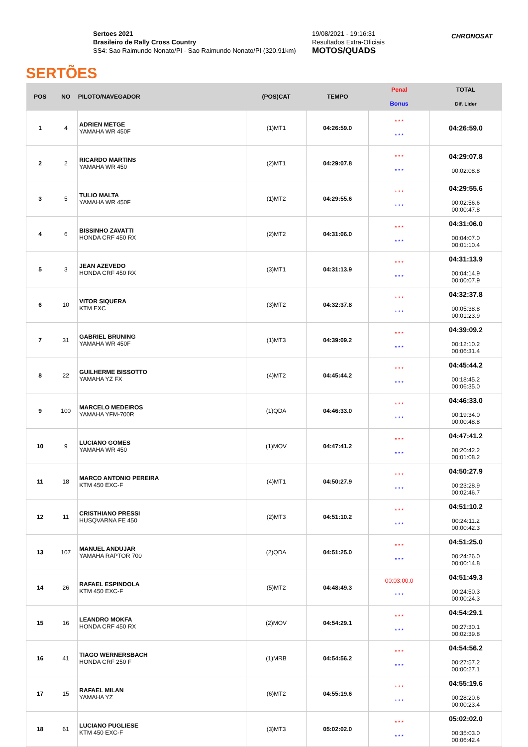SERTÕES
Sertoes 2021
Brasileiro de Rally Cross Country
SS4: Sao Raimundo Nonato/PI - Sao Raimundo Nonato/PI (320.91km)
19/08/2021 - 19:16:31
Resultados Extra-Oficiais
MOTOS/QUADS
CHRONOSAT
| POS | NO | PILOTO/NAVEGADOR | (POS)CAT | TEMPO | Penal Bonus | TOTAL Dif. Lider |
| --- | --- | --- | --- | --- | --- | --- |
| 1 | 4 | ADRIEN METGE YAMAHA WR 450F | (1)MT1 | 04:26:59.0 | * * * * * * | 04:26:59.0 |
| 2 | 2 | RICARDO MARTINS YAMAHA WR 450 | (2)MT1 | 04:29:07.8 | * * * * * * | 04:29:07.8 00:02:08.8 |
| 3 | 5 | TULIO MALTA YAMAHA WR 450F | (1)MT2 | 04:29:55.6 | * * * * * * | 04:29:55.6 00:02:56.6 00:00:47.8 |
| 4 | 6 | BISSINHO ZAVATTI HONDA CRF 450 RX | (2)MT2 | 04:31:06.0 | * * * * * * | 04:31:06.0 00:04:07.0 00:01:10.4 |
| 5 | 3 | JEAN AZEVEDO HONDA CRF 450 RX | (3)MT1 | 04:31:13.9 | * * * * * * | 04:31:13.9 00:04:14.9 00:00:07.9 |
| 6 | 10 | VITOR SIQUERA KTM EXC | (3)MT2 | 04:32:37.8 | * * * * * * | 04:32:37.8 00:05:38.8 00:01:23.9 |
| 7 | 31 | GABRIEL BRUNING YAMAHA WR 450F | (1)MT3 | 04:39:09.2 | * * * * * * | 04:39:09.2 00:12:10.2 00:06:31.4 |
| 8 | 22 | GUILHERME BISSOTTO YAMAHA YZ FX | (4)MT2 | 04:45:44.2 | * * * * * * | 04:45:44.2 00:18:45.2 00:06:35.0 |
| 9 | 100 | MARCELO MEDEIROS YAMAHA YFM-700R | (1)QDA | 04:46:33.0 | * * * * * * | 04:46:33.0 00:19:34.0 00:00:48.8 |
| 10 | 9 | LUCIANO GOMES YAMAHA WR 450 | (1)MOV | 04:47:41.2 | * * * * * * | 04:47:41.2 00:20:42.2 00:01:08.2 |
| 11 | 18 | MARCO ANTONIO PEREIRA KTM 450 EXC-F | (4)MT1 | 04:50:27.9 | * * * * * * | 04:50:27.9 00:23:28.9 00:02:46.7 |
| 12 | 11 | CRISTHIANO PRESSI HUSQVARNA FE 450 | (2)MT3 | 04:51:10.2 | * * * * * * | 04:51:10.2 00:24:11.2 00:00:42.3 |
| 13 | 107 | MANUEL ANDUJAR YAMAHA RAPTOR 700 | (2)QDA | 04:51:25.0 | * * * * * * | 04:51:25.0 00:24:26.0 00:00:14.8 |
| 14 | 26 | RAFAEL ESPINDOLA KTM 450 EXC-F | (5)MT2 | 04:48:49.3 | 00:03:00.0 * * * | 04:51:49.3 00:24:50.3 00:00:24.3 |
| 15 | 16 | LEANDRO MOKFA HONDA CRF 450 RX | (2)MOV | 04:54:29.1 | * * * * * * | 04:54:29.1 00:27:30.1 00:02:39.8 |
| 16 | 41 | TIAGO WERNERSBACH HONDA CRF 250 F | (1)MRB | 04:54:56.2 | * * * * * * | 04:54:56.2 00:27:57.2 00:00:27.1 |
| 17 | 15 | RAFAEL MILAN YAMAHA YZ | (6)MT2 | 04:55:19.6 | * * * * * * | 04:55:19.6 00:28:20.6 00:00:23.4 |
| 18 | 61 | LUCIANO PUGLIESE KTM 450 EXC-F | (3)MT3 | 05:02:02.0 | * * * * * * | 05:02:02.0 00:35:03.0 00:06:42.4 |